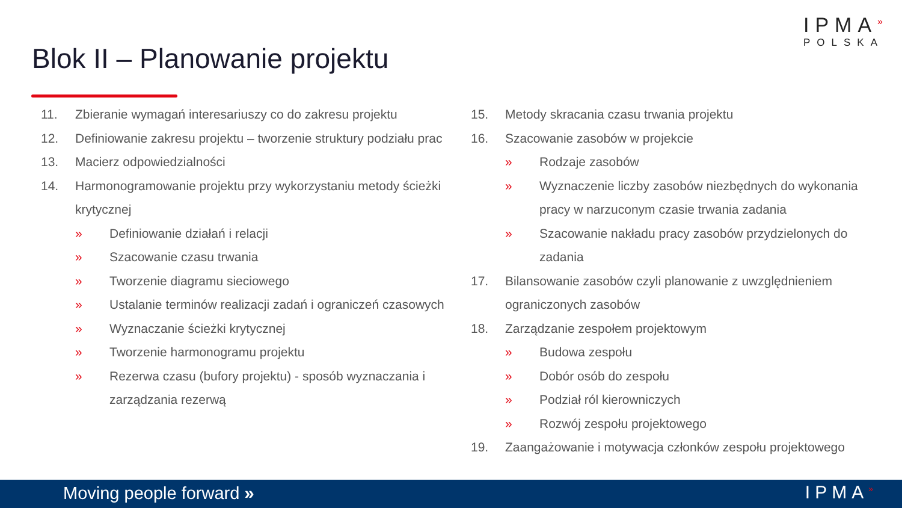IPMA<sup>»</sup>
POLSKA
Blok II – Planowanie projektu
11. Zbieranie wymagań interesariuszy co do zakresu projektu
12. Definiowanie zakresu projektu – tworzenie struktury podziału prac
13. Macierz odpowiedzialności
14. Harmonogramowanie projektu przy wykorzystaniu metody ścieżki krytycznej
» Definiowanie działań i relacji
» Szacowanie czasu trwania
» Tworzenie diagramu sieciowego
» Ustalanie terminów realizacji zadań i ograniczeń czasowych
» Wyznaczanie ścieżki krytycznej
» Tworzenie harmonogramu projektu
» Rezerwa czasu (bufory projektu) - sposób wyznaczania i zarządzania rezerwą
15. Metody skracania czasu trwania projektu
16. Szacowanie zasobów w projekcie
» Rodzaje zasobów
» Wyznaczenie liczby zasobów niezbędnych do wykonania pracy w narzuconym czasie trwania zadania
» Szacowanie nakładu pracy zasobów przydzielonych do zadania
17. Bilansowanie zasobów czyli planowanie z uwzględnieniem ograniczonych zasobów
18. Zarządzanie zespołem projektowym
» Budowa zespołu
» Dobór osób do zespołu
» Podział ról kierowniczych
» Rozwój zespołu projektowego
19. Zaangażowanie i motywacja członków zespołu projektowego
Moving people forward » IPMA<sup>»</sup>